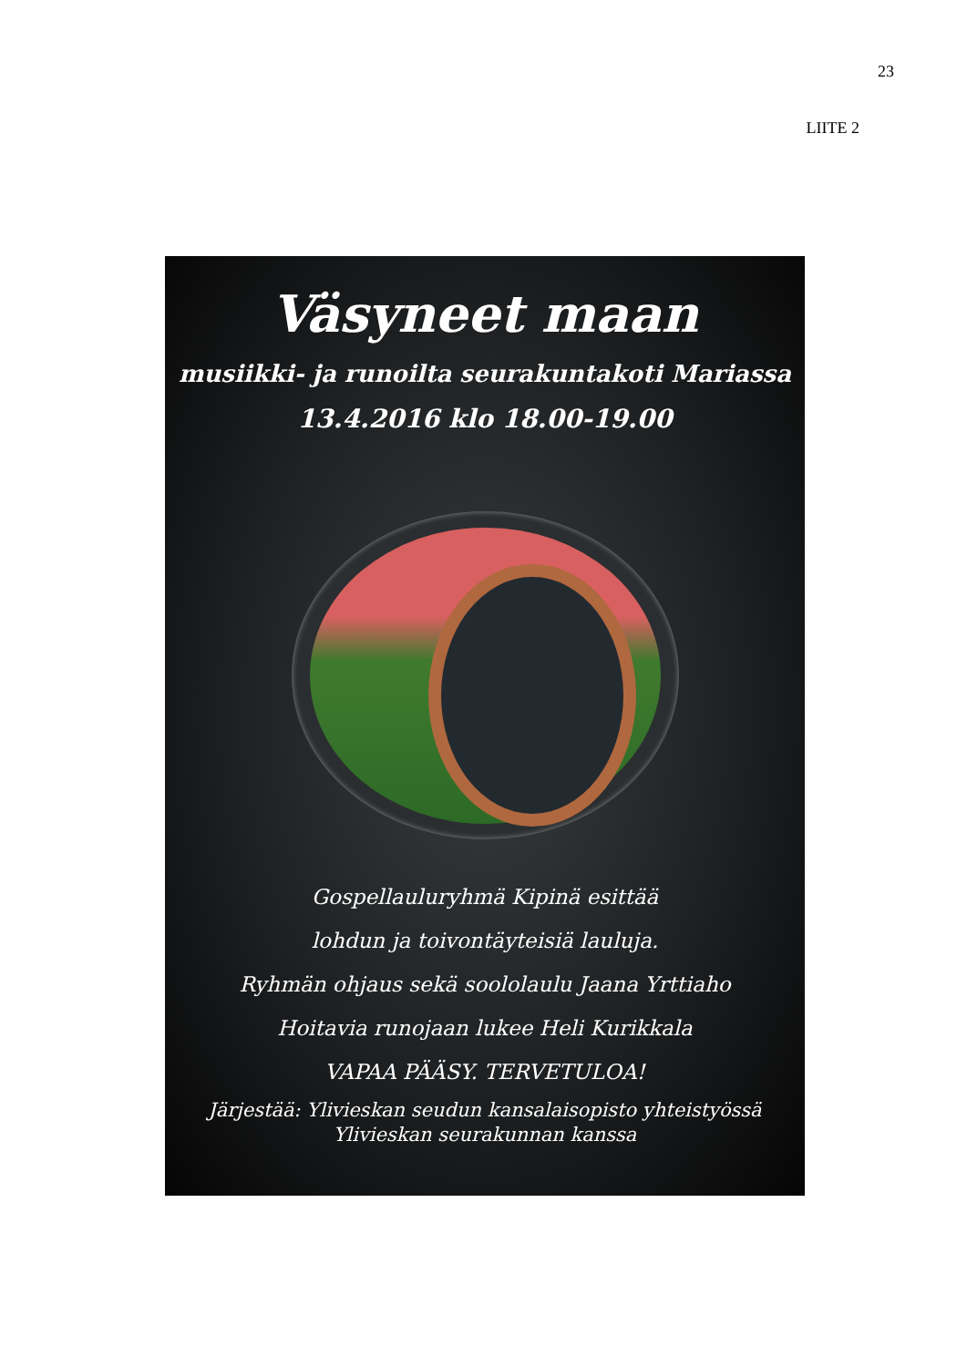23
LIITE 2
Väsyneet maan
musiikki- ja runoilta seurakuntakoti Mariassa
13.4.2016 klo 18.00-19.00
Gospellauluryhmä Kipinä esittää
lohdun ja toivontäyteisiä lauluja.
Ryhmän ohjaus sekä soololaulu Jaana Yrttiaho
Hoitavia runojaan lukee Heli Kurikkala
VAPAA PÄÄSY. TERVETULOA!
Järjestää: Ylivieskan seudun kansalaisopisto yhteistyössä
Ylivieskan seurakunnan kanssa